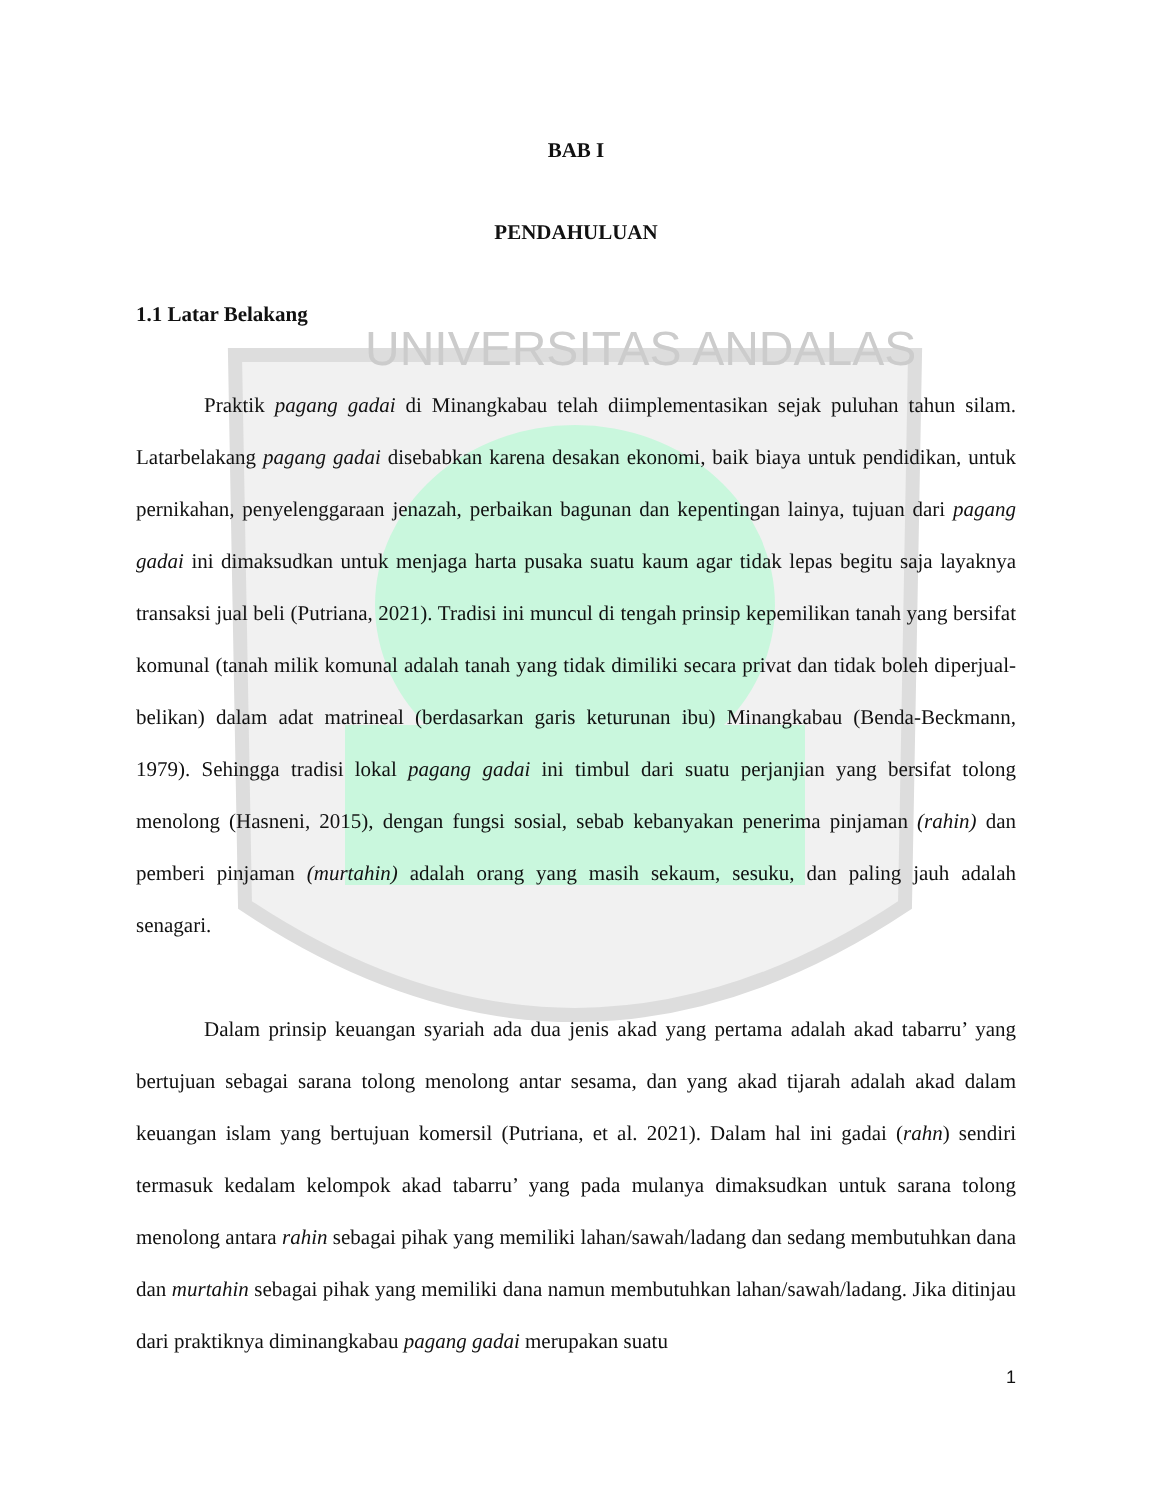UNIVERSITAS ANDALAS
BAB I
PENDAHULUAN
1.1 Latar Belakang
Praktik pagang gadai di Minangkabau telah diimplementasikan sejak puluhan tahun silam. Latarbelakang pagang gadai disebabkan karena desakan ekonomi, baik biaya untuk pendidikan, untuk pernikahan, penyelenggaraan jenazah, perbaikan bagunan dan kepentingan lainya, tujuan dari pagang gadai ini dimaksudkan untuk menjaga harta pusaka suatu kaum agar tidak lepas begitu saja layaknya transaksi jual beli (Putriana, 2021). Tradisi ini muncul di tengah prinsip kepemilikan tanah yang bersifat komunal (tanah milik komunal adalah tanah yang tidak dimiliki secara privat dan tidak boleh diperjual-belikan) dalam adat matrineal (berdasarkan garis keturunan ibu) Minangkabau (Benda-Beckmann, 1979). Sehingga tradisi lokal pagang gadai ini timbul dari suatu perjanjian yang bersifat tolong menolong (Hasneni, 2015), dengan fungsi sosial, sebab kebanyakan penerima pinjaman (rahin) dan pemberi pinjaman (murtahin) adalah orang yang masih sekaum, sesuku, dan paling jauh adalah senagari.
Dalam prinsip keuangan syariah ada dua jenis akad yang pertama adalah akad tabarru’ yang bertujuan sebagai sarana tolong menolong antar sesama, dan yang akad tijarah adalah akad dalam keuangan islam yang bertujuan komersil (Putriana, et al. 2021). Dalam hal ini gadai (rahn) sendiri termasuk kedalam kelompok akad tabarru’ yang pada mulanya dimaksudkan untuk sarana tolong menolong antara rahin sebagai pihak yang memiliki lahan/sawah/ladang dan sedang membutuhkan dana dan murtahin sebagai pihak yang memiliki dana namun membutuhkan lahan/sawah/ladang. Jika ditinjau dari praktiknya diminangkabau pagang gadai merupakan suatu
1